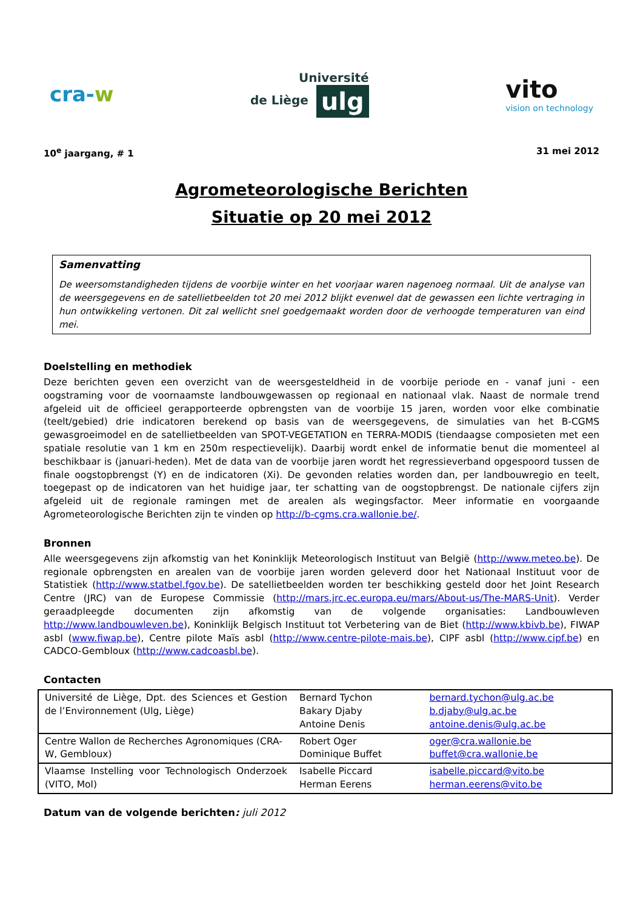cra-w
Université
de Liège ulg
vito
vision on technology
10<sup>e</sup> jaargang, # 1 31 mei 2012
Agrometeorologische Berichten
Situatie op 20 mei 2012
Samenvatting
De weersomstandigheden tijdens de voorbije winter en het voorjaar waren nagenoeg normaal. Uit de analyse van de weersgegevens en de satellietbeelden tot 20 mei 2012 blijkt evenwel dat de gewassen een lichte vertraging in hun ontwikkeling vertonen. Dit zal wellicht snel goedgemaakt worden door de verhoogde temperaturen van eind mei.
Doelstelling en methodiek
Deze berichten geven een overzicht van de weersgesteldheid in de voorbije periode en - vanaf juni - een oogstraming voor de voornaamste landbouwgewassen op regionaal en nationaal vlak. Naast de normale trend afgeleid uit de officieel gerapporteerde opbrengsten van de voorbije 15 jaren, worden voor elke combinatie (teelt/gebied) drie indicatoren berekend op basis van de weersgegevens, de simulaties van het B-CGMS gewasgroeimodel en de satellietbeelden van SPOT-VEGETATION en TERRA-MODIS (tiendaagse composieten met een spatiale resolutie van 1 km en 250m respectievelijk). Daarbij wordt enkel de informatie benut die momenteel al beschikbaar is (januari-heden). Met de data van de voorbije jaren wordt het regressieverband opgespoord tussen de finale oogstopbrengst (Y) en de indicatoren (Xi). De gevonden relaties worden dan, per landbouwregio en teelt, toegepast op de indicatoren van het huidige jaar, ter schatting van de oogstopbrengst. De nationale cijfers zijn afgeleid uit de regionale ramingen met de arealen als wegingsfactor. Meer informatie en voorgaande Agrometeorologische Berichten zijn te vinden op http://b-cgms.cra.wallonie.be/.
Bronnen
Alle weersgegevens zijn afkomstig van het Koninklijk Meteorologisch Instituut van België (http://www.meteo.be). De regionale opbrengsten en arealen van de voorbije jaren worden geleverd door het Nationaal Instituut voor de Statistiek (http://www.statbel.fgov.be). De satellietbeelden worden ter beschikking gesteld door het Joint Research Centre (JRC) van de Europese Commissie (http://mars.jrc.ec.europa.eu/mars/About-us/The-MARS-Unit). Verder geraadpleegde documenten zijn afkomstig van de volgende organisaties: Landbouwleven http://www.landbouwleven.be), Koninklijk Belgisch Instituut tot Verbetering van de Biet (http://www.kbivb.be), FIWAP asbl (www.fiwap.be), Centre pilote Maïs asbl (http://www.centre-pilote-mais.be), CIPF asbl (http://www.cipf.be) en CADCO-Gembloux (http://www.cadcoasbl.be).
Contacten
| Université de Liège, Dpt. des Sciences et Gestion de l’Environnement (Ulg, Liège) | Bernard Tychon Bakary Djaby Antoine Denis | bernard.tychon@ulg.ac.be b.djaby@ulg.ac.be antoine.denis@ulg.ac.be |
| Centre Wallon de Recherches Agronomiques (CRA-W, Gembloux) | Robert Oger Dominique Buffet | oger@cra.wallonie.be buffet@cra.wallonie.be |
| Vlaamse Instelling voor Technologisch Onderzoek (VITO, Mol) | Isabelle Piccard Herman Eerens | isabelle.piccard@vito.be herman.eerens@vito.be |
Datum van de volgende berichten: juli 2012